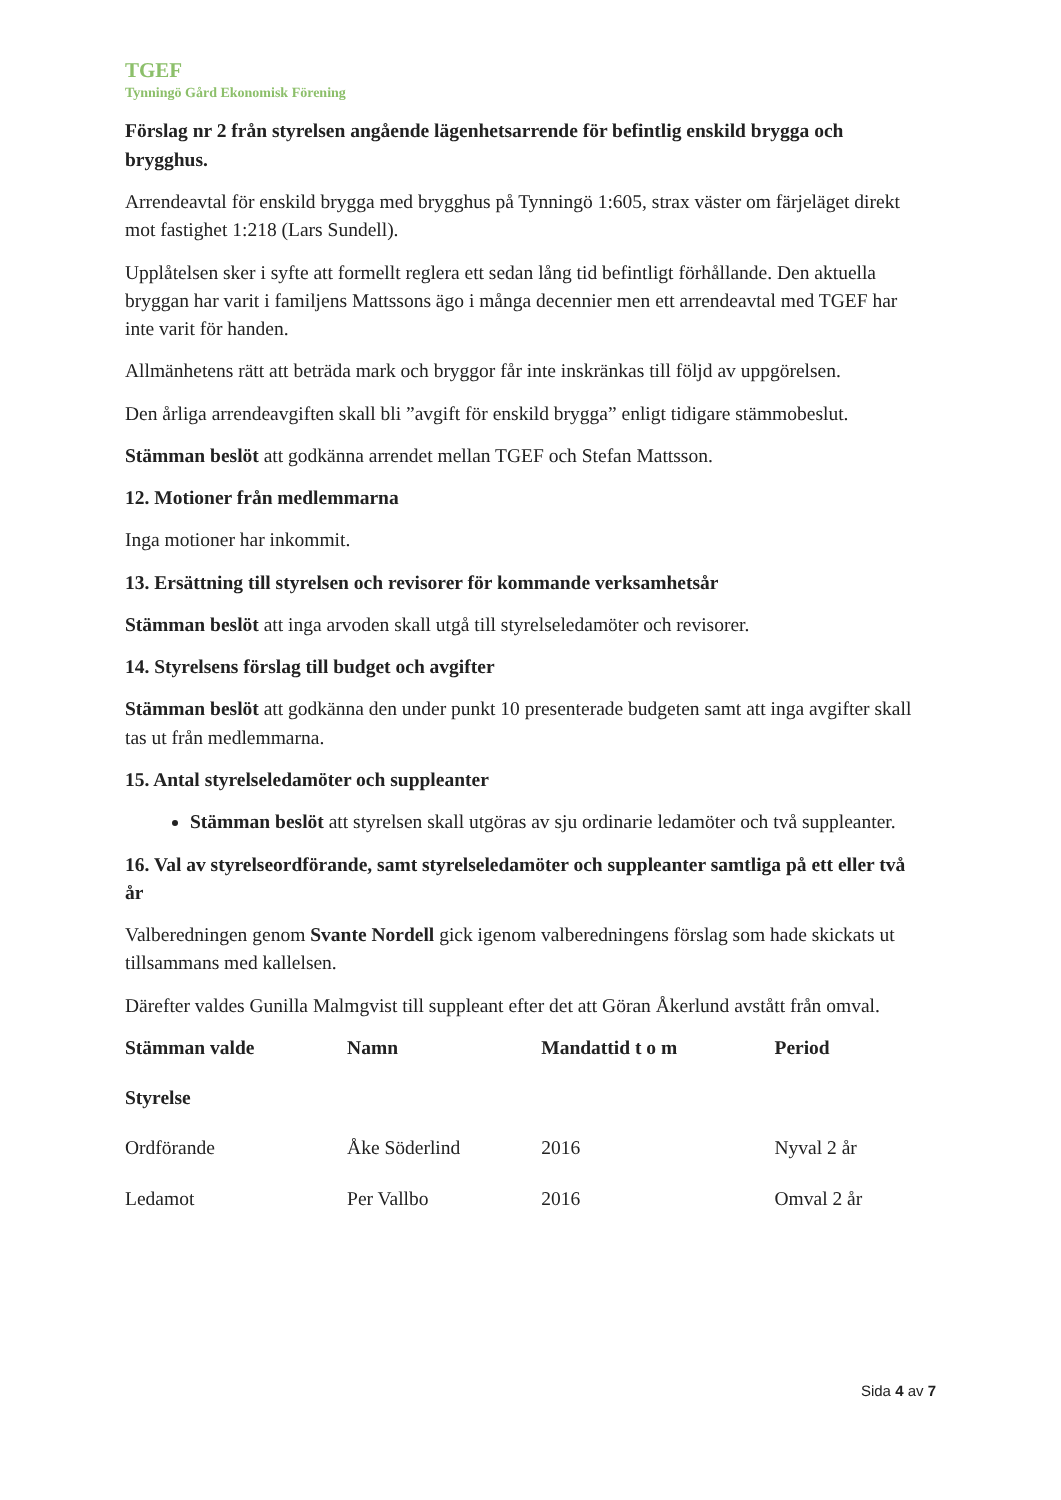TGEF
Tynningö Gård Ekonomisk Förening
Förslag nr 2 från styrelsen angående lägenhetsarrende för befintlig enskild brygga och brygghus.
Arrendeavtal för enskild brygga med brygghus på Tynningö 1:605, strax väster om färjeläget direkt mot fastighet 1:218 (Lars Sundell).
Upplåtelsen sker i syfte att formellt reglera ett sedan lång tid befintligt förhållande. Den aktuella bryggan har varit i familjens Mattssons ägo i många decennier men ett arrendeavtal med TGEF har inte varit för handen.
Allmänhetens rätt att beträda mark och bryggor får inte inskränkas till följd av uppgörelsen.
Den årliga arrendeavgiften skall bli ”avgift för enskild brygga” enligt tidigare stämmobeslut.
Stämman beslöt att godkänna arrendet mellan TGEF och Stefan Mattsson.
12. Motioner från medlemmarna
Inga motioner har inkommit.
13. Ersättning till styrelsen och revisorer för kommande verksamhetsår
Stämman beslöt att inga arvoden skall utgå till styrelseledamöter och revisorer.
14. Styrelsens förslag till budget och avgifter
Stämman beslöt att godkänna den under punkt 10 presenterade budgeten samt att inga avgifter skall tas ut från medlemmarna.
15. Antal styrelseledamöter och suppleanter
Stämman beslöt att styrelsen skall utgöras av sju ordinarie ledamöter och två suppleanter.
16. Val av styrelseordförande, samt styrelseledamöter och suppleanter samtliga på ett eller två år
Valberedningen genom Svante Nordell gick igenom valberedningens förslag som hade skickats ut tillsammans med kallelsen.
Därefter valdes Gunilla Malmgvist till suppleant efter det att Göran Åkerlund avstått från omval.
| Stämman valde | Namn | Mandattid t o m | Period |
| --- | --- | --- | --- |
| Styrelse | | | |
| Ordförande | Åke Söderlind | 2016 | Nyval 2 år |
| Ledamot | Per Vallbo | 2016 | Omval 2 år |
Sida 4 av 7